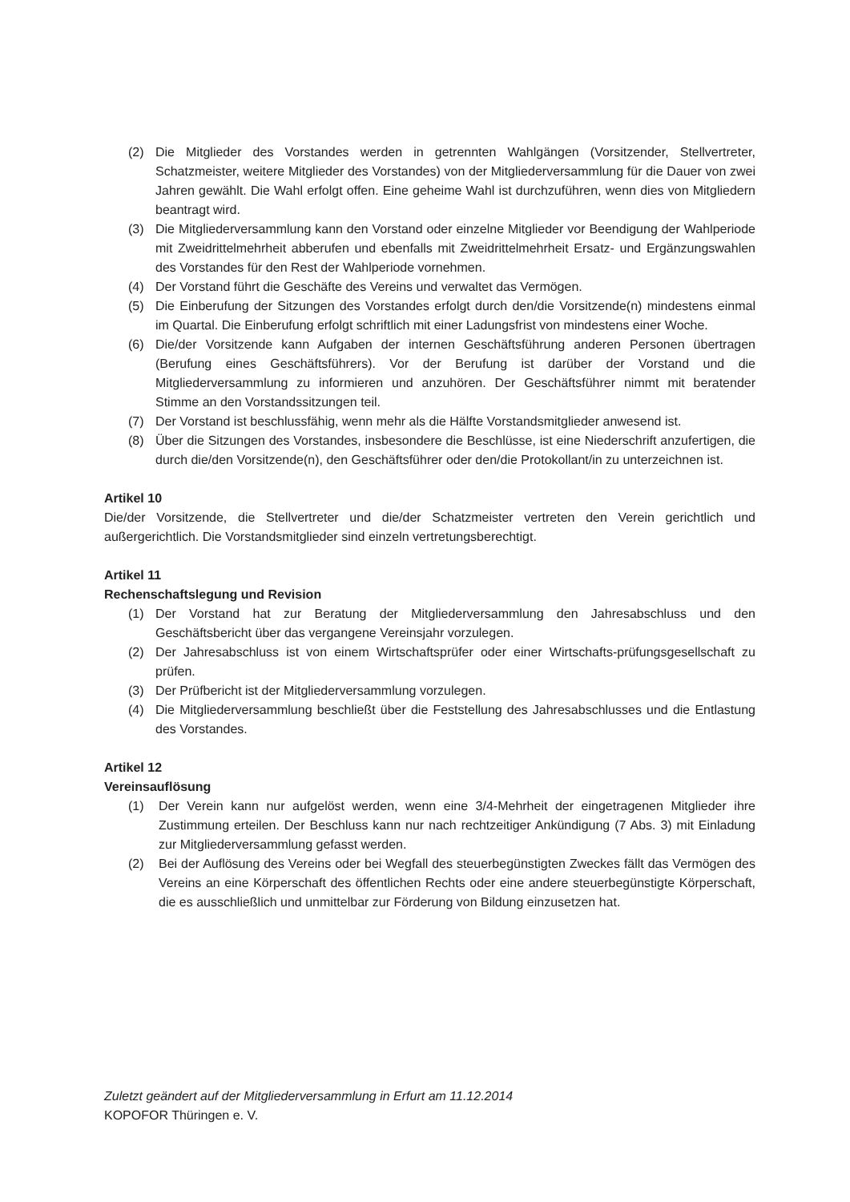(2) Die Mitglieder des Vorstandes werden in getrennten Wahlgängen (Vorsitzender, Stellvertreter, Schatzmeister, weitere Mitglieder des Vorstandes) von der Mitgliederversammlung für die Dauer von zwei Jahren gewählt. Die Wahl erfolgt offen. Eine geheime Wahl ist durchzuführen, wenn dies von Mitgliedern beantragt wird.
(3) Die Mitgliederversammlung kann den Vorstand oder einzelne Mitglieder vor Beendigung der Wahlperiode mit Zweidrittelmehrheit abberufen und ebenfalls mit Zweidrittelmehrheit Ersatz- und Ergänzungswahlen des Vorstandes für den Rest der Wahlperiode vornehmen.
(4) Der Vorstand führt die Geschäfte des Vereins und verwaltet das Vermögen.
(5) Die Einberufung der Sitzungen des Vorstandes erfolgt durch den/die Vorsitzende(n) mindestens einmal im Quartal. Die Einberufung erfolgt schriftlich mit einer Ladungsfrist von mindestens einer Woche.
(6) Die/der Vorsitzende kann Aufgaben der internen Geschäftsführung anderen Personen übertragen (Berufung eines Geschäftsführers). Vor der Berufung ist darüber der Vorstand und die Mitgliederversammlung zu informieren und anzuhören. Der Geschäftsführer nimmt mit beratender Stimme an den Vorstandssitzungen teil.
(7) Der Vorstand ist beschlussfähig, wenn mehr als die Hälfte Vorstandsmitglieder anwesend ist.
(8) Über die Sitzungen des Vorstandes, insbesondere die Beschlüsse, ist eine Niederschrift anzufertigen, die durch die/den Vorsitzende(n), den Geschäftsführer oder den/die Protokollant/in zu unterzeichnen ist.
Artikel 10
Die/der Vorsitzende, die Stellvertreter und die/der Schatzmeister vertreten den Verein gerichtlich und außergerichtlich. Die Vorstandsmitglieder sind einzeln vertretungsberechtigt.
Artikel 11
Rechenschaftslegung und Revision
(1) Der Vorstand hat zur Beratung der Mitgliederversammlung den Jahresabschluss und den Geschäftsbericht über das vergangene Vereinsjahr vorzulegen.
(2) Der Jahresabschluss ist von einem Wirtschaftsprüfer oder einer Wirtschafts-prüfungsgesellschaft zu prüfen.
(3) Der Prüfbericht ist der Mitgliederversammlung vorzulegen.
(4) Die Mitgliederversammlung beschließt über die Feststellung des Jahresabschlusses und die Entlastung des Vorstandes.
Artikel 12
Vereinsauflösung
(1) Der Verein kann nur aufgelöst werden, wenn eine 3/4-Mehrheit der eingetragenen Mitglieder ihre Zustimmung erteilen. Der Beschluss kann nur nach rechtzeitiger Ankündigung (7 Abs. 3) mit Einladung zur Mitgliederversammlung gefasst werden.
(2) Bei der Auflösung des Vereins oder bei Wegfall des steuerbegünstigten Zweckes fällt das Vermögen des Vereins an eine Körperschaft des öffentlichen Rechts oder eine andere steuerbegünstigte Körperschaft, die es ausschließlich und unmittelbar zur Förderung von Bildung einzusetzen hat.
Zuletzt geändert auf der Mitgliederversammlung in Erfurt am 11.12.2014
KOPOFOR Thüringen e. V.